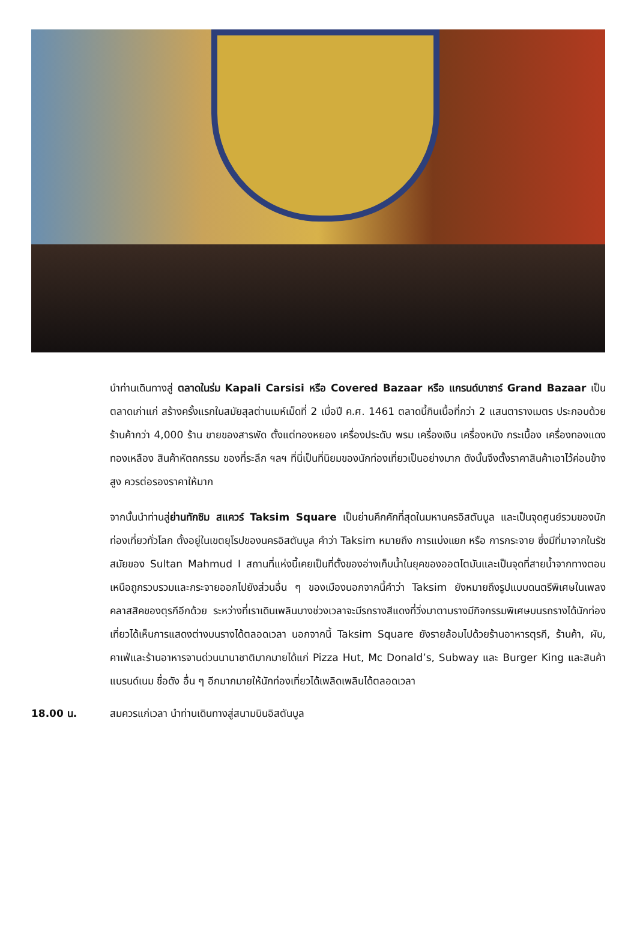นำท่านเดินทางสู่ ตลาดในร่ม Kapali Carsisi หรือ Covered Bazaar หรือ แกรนด์บาซาร์ Grand Bazaar เป็นตลาดเก่าแก่ สร้างครั้งแรกในสมัยสุลต่านเมห์เม็ดที่ 2 เมื่อปี ค.ศ. 1461 ตลาดนี้กินเนื้อที่กว่า 2 แสนตารางเมตร ประกอบด้วยร้านค้ากว่า 4,000 ร้าน ขายของสารพัด ตั้งแต่ทองหยอง เครื่องประดับ พรม เครื่องเงิน เครื่องหนัง กระเบื้อง เครื่องทองแดง ทองเหลือง สินค้าหัตถกรรม ของที่ระลึก ฯลฯ ที่นี่เป็นที่นิยมของนักท่องเที่ยวเป็นอย่างมาก ดังนั้นจึงตั้งราคาสินค้าเอาไว้ค่อนข้างสูง ควรต่อรองราคาให้มาก
จากนั้นนำท่านสู่ย่านทักซิม สแควร์ Taksim Square เป็นย่านคึกคักที่สุดในมหานครอิสตันบูล และเป็นจุดศูนย์รวมของนักท่องเที่ยวทั่วโลก ตั้งอยู่ในเขตยุโรปของนครอิสตันบูล คำว่า Taksim หมายถึง การแบ่งแยก หรือ การกระจาย ซึ่งมีที่มาจากในรัชสมัยของ Sultan Mahmud I สถานที่แห่งนี้เคยเป็นที่ตั้งของอ่างเก็บน้ำในยุคของออตโตมันและเป็นจุดที่สายน้ำจากทางตอนเหนือถูกรวบรวมและกระจายออกไปยังส่วนอื่น ๆ ของเมืองนอกจากนี้คำว่า Taksim ยังหมายถึงรูปแบบดนตรีพิเศษในเพลงคลาสสิคของตุรกีอีกด้วย ระหว่างที่เราเดินเพลินบางช่วงเวลาจะมีรถรางสีแดงที่วิ่งมาตามรางมีกิจกรรมพิเศษบนรถรางได้นักท่องเที่ยวได้เห็นการแสดงต่างบนรางได้ตลอดเวลา นอกจากนี้ Taksim Square ยังรายล้อมไปด้วยร้านอาหารตุรกี, ร้านค้า, ผับ, คาเฟ่และร้านอาหารจานด่วนนานาชาติมากมายได้แก่ Pizza Hut, Mc Donald’s, Subway และ Burger King และสินค้าแบรนด์เนม ชื่อดัง อื่น ๆ อีกมากมายให้นักท่องเที่ยวได้เพลิดเพลินได้ตลอดเวลา
18.00 น. สมควรแก่เวลา นำท่านเดินทางสู่สนามบินอิสตันบูล